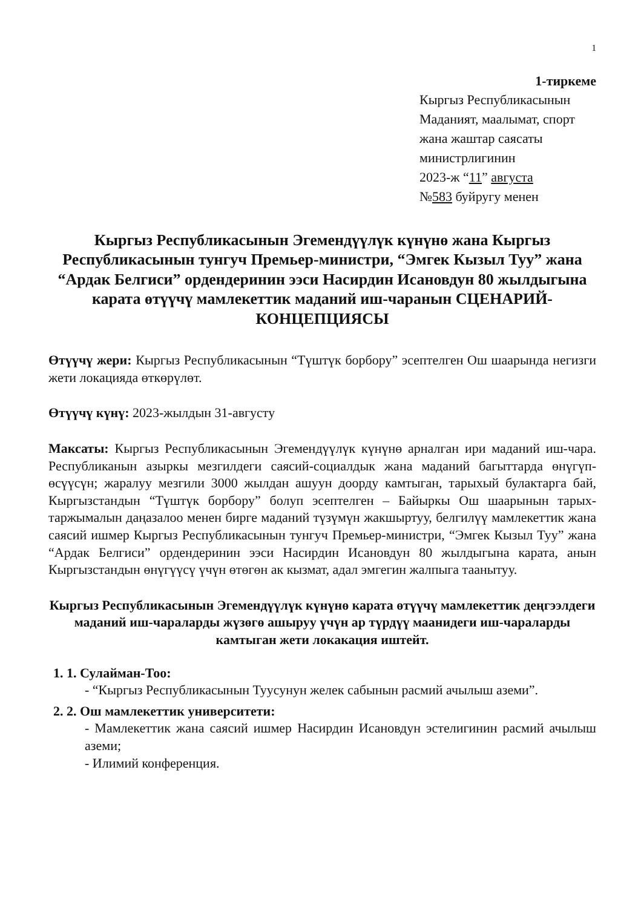1
1-тиркеме
Кыргыз Республикасынын
Маданият, маалымат, спорт
жана жаштар саясаты
министрлигинин
2023-ж “11” августа
№583 буйругу менен
Кыргыз Республикасынын Эгемендүүлүк күнүнө жана Кыргыз Республикасынын тунгуч Премьер-министри, “Эмгек Кызыл Туу” жана “Ардак Белгиси” ордендеринин ээси Насирдин Исановдун 80 жылдыгына карата өтүүчү мамлекеттик маданий иш-чаранын СЦЕНАРИЙ-КОНЦЕПЦИЯСЫ
Өтүүчү жери: Кыргыз Республикасынын “Түштүк борбору” эсептелген Ош шаарында негизги жети локацияда өткөрүлөт.
Өтүүчү күнү: 2023-жылдын 31-августу
Максаты: Кыргыз Республикасынын Эгемендүүлүк күнүнө арналган ири маданий иш-чара. Республиканын азыркы мезгилдеги саясий-социалдык жана маданий багыттарда өнүгүп-өсүүсүн; жаралуу мезгили 3000 жылдан ашуун доорду камтыган, тарыхый булактарга бай, Кыргызстандын “Түштүк борбору” болуп эсептелген – Байыркы Ош шаарынын тарых-таржымалын даңазалоо менен бирге маданий түзүмүн жакшыртуу, белгилүү мамлекеттик жана саясий ишмер Кыргыз Республикасынын тунгуч Премьер-министри, “Эмгек Кызыл Туу” жана “Ардак Белгиси” ордендеринин ээси Насирдин Исановдун 80 жылдыгына карата, анын Кыргызстандын өнүгүүсү үчүн өтөгөн ак кызмат, адал эмгегин жалпыга таанытуу.
Кыргыз Республикасынын Эгемендүүлүк күнүнө карата өтүүчү мамлекеттик деңгээлдеги маданий иш-чараларды жүзөгө ашыруу үчүн ар түрдүү маанидеги иш-чараларды камтыган жети локакация иштейт.
1. 1. Сулайман-Тоо:
- “Кыргыз Республикасынын Туусунун желек сабынын расмий ачылыш аземи”.
2. 2. Ош мамлекеттик университети:
- Мамлекеттик жана саясий ишмер Насирдин Исановдун эстелигинин расмий ачылыш аземи;
- Илимий конференция.